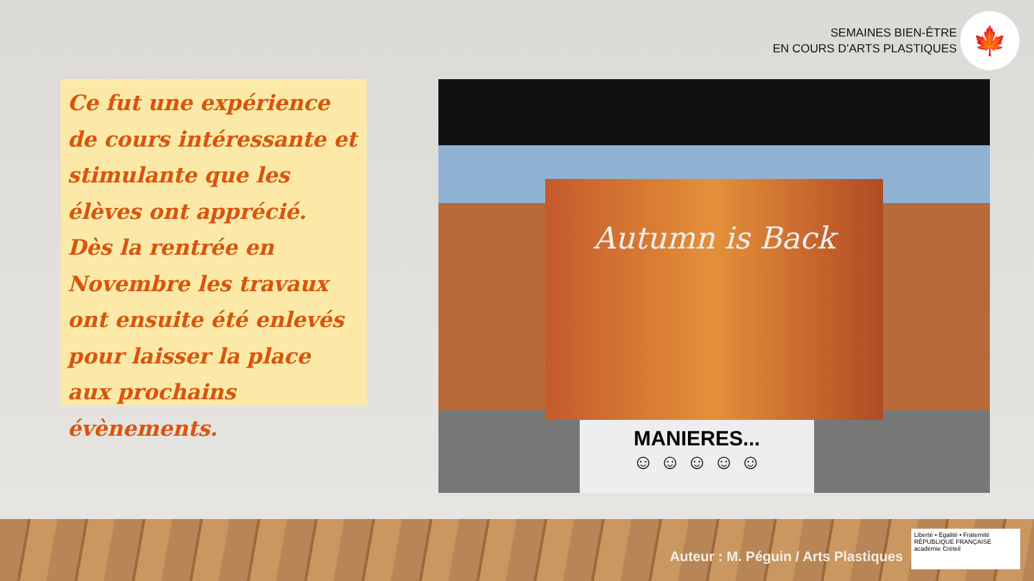SEMAINES BIEN-ÊTRE
EN COURS D’ARTS PLASTIQUES
🍁
Ce fut une expérience de cours intéressante et stimulante que les élèves ont apprécié.
Dès la rentrée en Novembre les travaux ont ensuite été enlevés pour laisser la place aux prochains évènements.
Autumn is Back
MANIERES...
☺ ☺ ☺ ☺ ☺
Auteur : M. Péguin / Arts Plastiques
Liberté • Égalité • Fraternité
RÉPUBLIQUE FRANÇAISE
académie Créteil